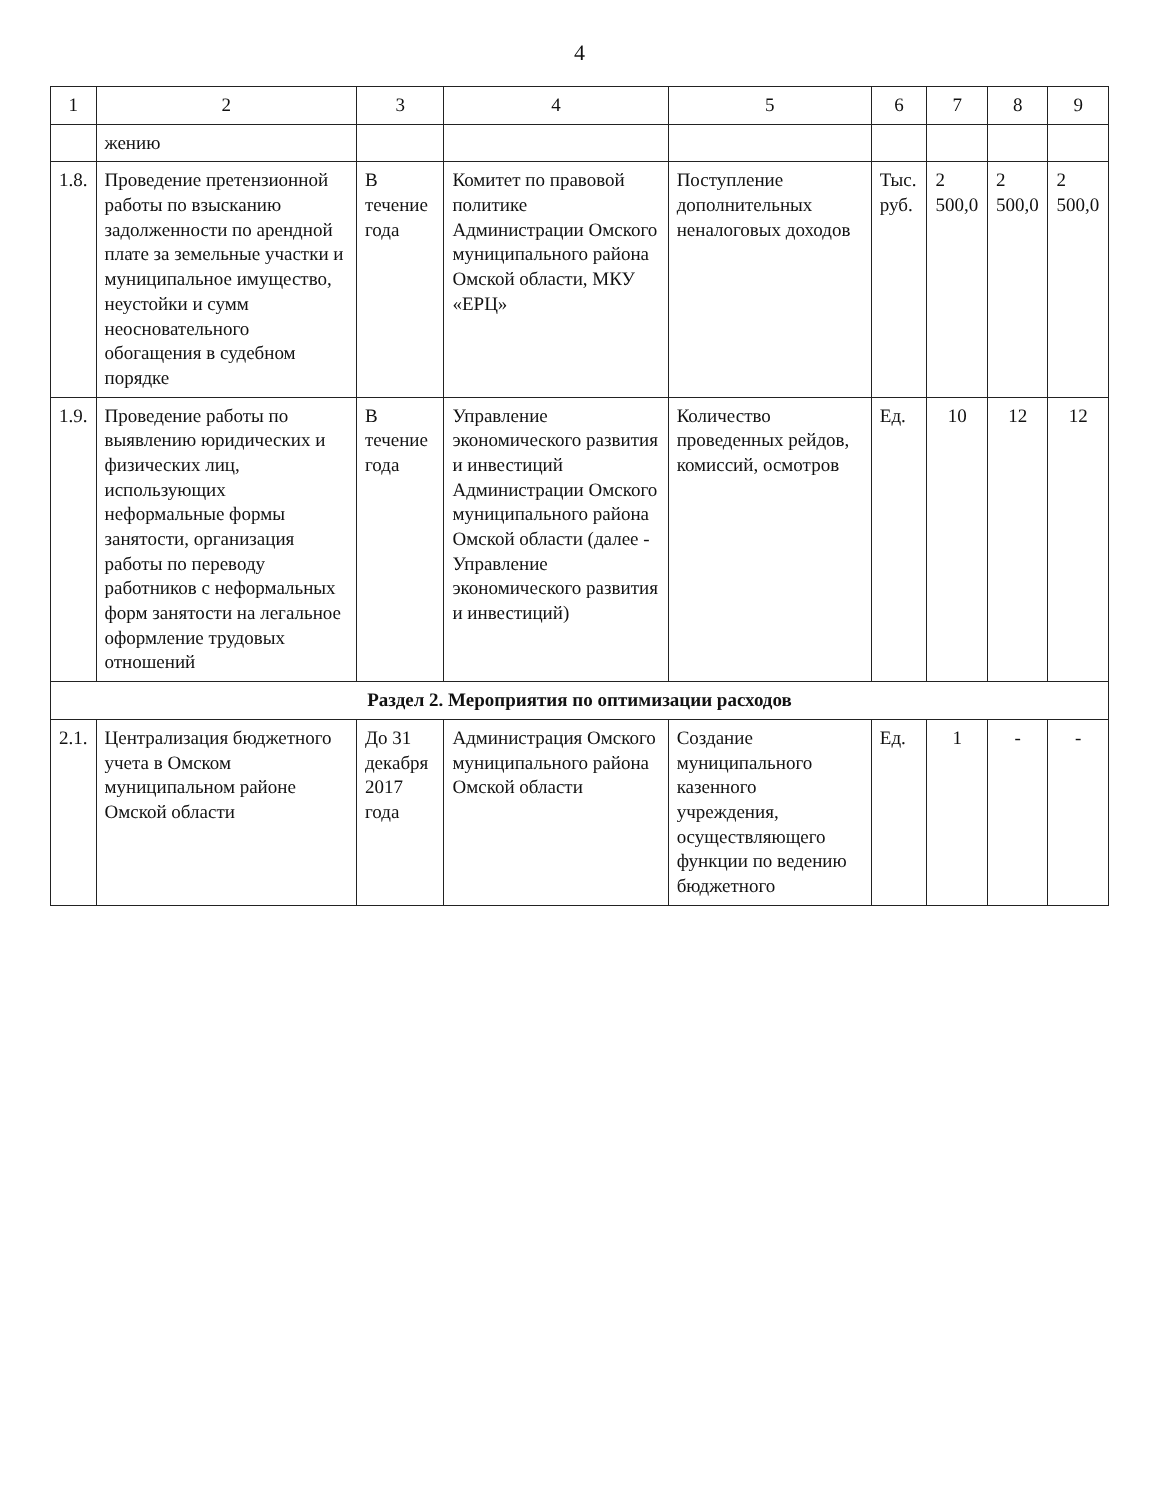4
| 1 | 2 | 3 | 4 | 5 | 6 | 7 | 8 | 9 |
| --- | --- | --- | --- | --- | --- | --- | --- | --- |
| | жению | | | | | | | |
| 1.8. | Проведение претензионной работы по взысканию задолженности по арендной плате за земельные участки и муниципальное имущество, неустойки и сумм неосновательного обогащения в судебном порядке | В течение года | Комитет по правовой политике Администрации Омского муниципального района Омской области, МКУ «ЕРЦ» | Поступление дополнительных неналоговых доходов | Тыс. руб. | 2 500,0 | 2 500,0 | 2 500,0 |
| 1.9. | Проведение работы по выявлению юридических и физических лиц, использующих неформальные формы занятости, организация работы по переводу работников с неформальных форм занятости на легальное оформление трудовых отношений | В течение года | Управление экономического развития и инвестиций Администрации Омского муниципального района Омской области (далее - Управление экономического развития и инвестиций) | Количество проведенных рейдов, комиссий, осмотров | Ед. | 10 | 12 | 12 |
| Раздел 2. Мероприятия по оптимизации расходов | | | | | | | | |
| 2.1. | Централизация бюджетного учета в Омском муниципальном районе Омской области | До 31 декабря 2017 года | Администрация Омского муниципального района Омской области | Создание муниципального казенного учреждения, осуществляющего функции по ведению бюджетного | Ед. | 1 | - | - |